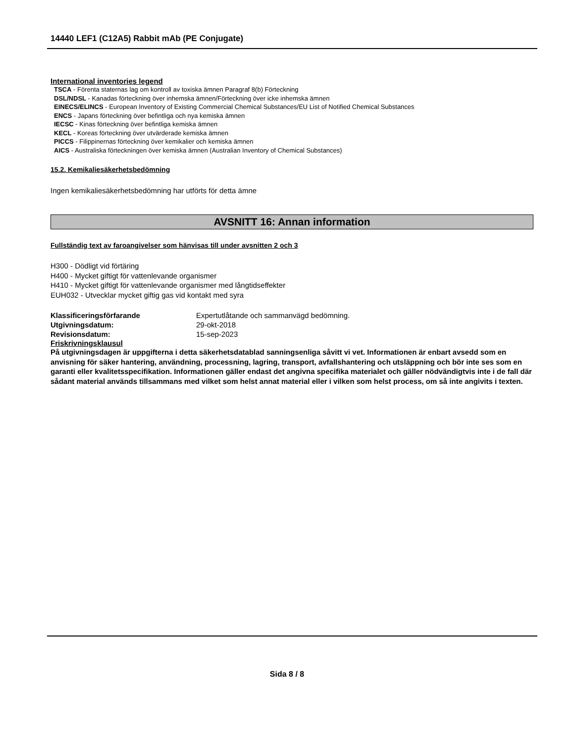14440 LEF1 (C12A5) Rabbit mAb (PE Conjugate)
International inventories legend
TSCA - Förenta staternas lag om kontroll av toxiska ämnen Paragraf 8(b) Förteckning
DSL/NDSL - Kanadas förteckning över inhemska ämnen/Förteckning över icke inhemska ämnen
EINECS/ELINCS - European Inventory of Existing Commercial Chemical Substances/EU List of Notified Chemical Substances
ENCS - Japans förteckning över befintliga och nya kemiska ämnen
IECSC - Kinas förteckning över befintliga kemiska ämnen
KECL - Koreas förteckning över utvärderade kemiska ämnen
PICCS - Filippinernas förteckning över kemikalier och kemiska ämnen
AICS - Australiska förteckningen över kemiska ämnen (Australian Inventory of Chemical Substances)
15.2. Kemikaliesäkerhetsbedömning
Ingen kemikaliesäkerhetsbedömning har utförts för detta ämne
AVSNITT 16: Annan information
Fullständig text av faroangivelser som hänvisas till under avsnitten 2 och 3
H300 - Dödligt vid förtäring
H400 - Mycket giftigt för vattenlevande organismer
H410 - Mycket giftigt för vattenlevande organismer med långtidseffekter
EUH032 - Utvecklar mycket giftig gas vid kontakt med syra
Klassificeringsförfarande Expertutlåtande och sammanvägd bedömning.
Utgivningsdatum: 29-okt-2018
Revisionsdatum: 15-sep-2023
Friskrivningsklausul
På utgivningsdagen är uppgifterna i detta säkerhetsdatablad sanningsenliga såvitt vi vet. Informationen är enbart avsedd som en anvisning för säker hantering, användning, processning, lagring, transport, avfallshantering och utsläppning och bör inte ses som en garanti eller kvalitetsspecifikation. Informationen gäller endast det angivna specifika materialet och gäller nödvändigtvis inte i de fall där sådant material används tillsammans med vilket som helst annat material eller i vilken som helst process, om så inte angivits i texten.
Sida 8 / 8